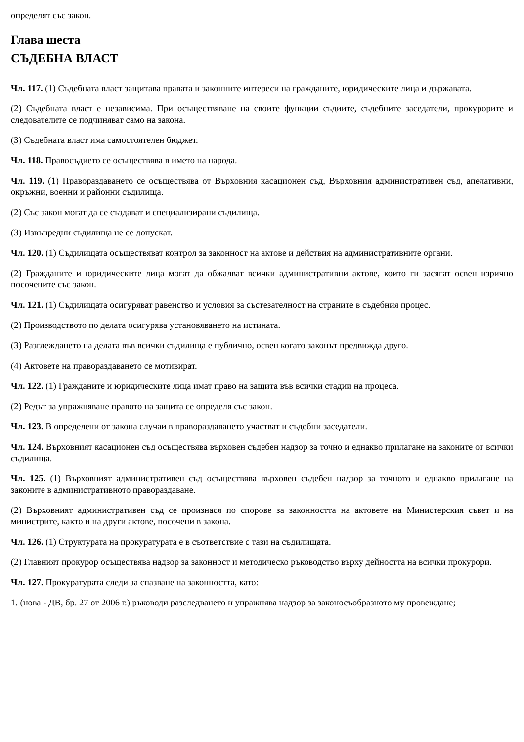определят със закон.
Глава шеста
СЪДЕБНА ВЛАСТ
Чл. 117. (1) Съдебната власт защитава правата и законните интереси на гражданите, юридическите лица и държавата.
(2) Съдебната власт е независима. При осъществяване на своите функции съдиите, съдебните заседатели, прокурорите и следователите се подчиняват само на закона.
(3) Съдебната власт има самостоятелен бюджет.
Чл. 118. Правосъдието се осъществява в името на народа.
Чл. 119. (1) Правораздаването се осъществява от Върховния касационен съд, Върховния административен съд, апелативни, окръжни, военни и районни съдилища.
(2) Със закон могат да се създават и специализирани съдилища.
(3) Извънредни съдилища не се допускат.
Чл. 120. (1) Съдилищата осъществяват контрол за законност на актове и действия на административните органи.
(2) Гражданите и юридическите лица могат да обжалват всички административни актове, които ги засягат освен изрично посочените със закон.
Чл. 121. (1) Съдилищата осигуряват равенство и условия за състезателност на страните в съдебния процес.
(2) Производството по делата осигурява установяването на истината.
(3) Разглеждането на делата във всички съдилища е публично, освен когато законът предвижда друго.
(4) Актовете на правораздаването се мотивират.
Чл. 122. (1) Гражданите и юридическите лица имат право на защита във всички стадии на процеса.
(2) Редът за упражняване правото на защита се определя със закон.
Чл. 123. В определени от закона случаи в правораздаването участват и съдебни заседатели.
Чл. 124. Върховният касационен съд осъществява върховен съдебен надзор за точно и еднакво прилагане на законите от всички съдилища.
Чл. 125. (1) Върховният административен съд осъществява върховен съдебен надзор за точното и еднакво прилагане на законите в административното правораздаване.
(2) Върховният административен съд се произнася по спорове за законността на актовете на Министерския съвет и на министрите, както и на други актове, посочени в закона.
Чл. 126. (1) Структурата на прокуратурата е в съответствие с тази на съдилищата.
(2) Главният прокурор осъществява надзор за законност и методическо ръководство върху дейността на всички прокурори.
Чл. 127. Прокуратурата следи за спазване на законността, като:
1. (нова - ДВ, бр. 27 от 2006 г.) ръководи разследването и упражнява надзор за законосъобразното му провеждане;